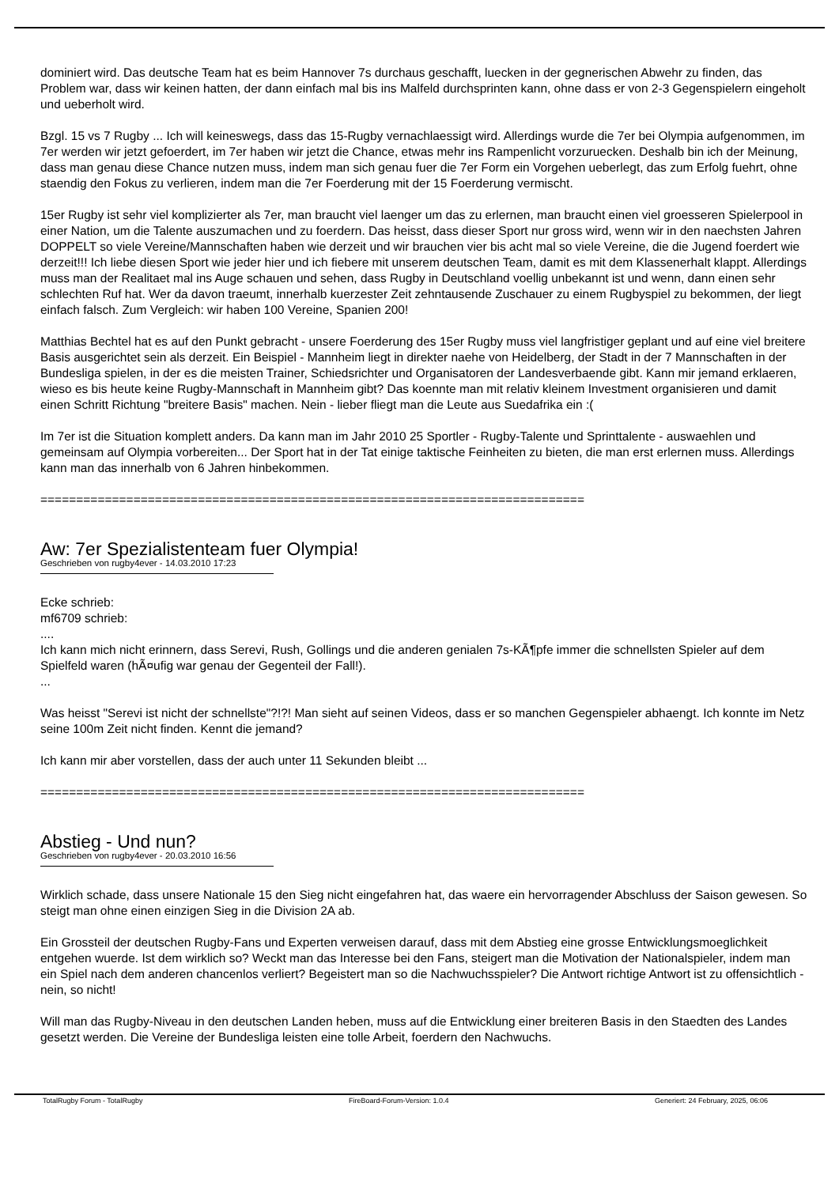dominiert wird. Das deutsche Team hat es beim Hannover 7s durchaus geschafft, luecken in der gegnerischen Abwehr zu finden, das Problem war, dass wir keinen hatten, der dann einfach mal bis ins Malfeld durchsprinten kann, ohne dass er von 2-3 Gegenspielern eingeholt und ueberholt wird.
Bzgl. 15 vs 7 Rugby ... Ich will keineswegs, dass das 15-Rugby vernachlaessigt wird. Allerdings wurde die 7er bei Olympia aufgenommen, im 7er werden wir jetzt gefoerdert, im 7er haben wir jetzt die Chance, etwas mehr ins Rampenlicht vorzuruecken. Deshalb bin ich der Meinung, dass man genau diese Chance nutzen muss, indem man sich genau fuer die 7er Form ein Vorgehen ueberlegt, das zum Erfolg fuehrt, ohne staendig den Fokus zu verlieren, indem man die 7er Foerderung mit der 15 Foerderung vermischt.
15er Rugby ist sehr viel komplizierter als 7er, man braucht viel laenger um das zu erlernen, man braucht einen viel groesseren Spielerpool in einer Nation, um die Talente auszumachen und zu foerdern. Das heisst, dass dieser Sport nur gross wird, wenn wir in den naechsten Jahren DOPPELT so viele Vereine/Mannschaften haben wie derzeit und wir brauchen vier bis acht mal so viele Vereine, die die Jugend foerdert wie derzeit!!! Ich liebe diesen Sport wie jeder hier und ich fiebere mit unserem deutschen Team, damit es mit dem Klassenerhalt klappt. Allerdings muss man der Realitaet mal ins Auge schauen und sehen, dass Rugby in Deutschland voellig unbekannt ist und wenn, dann einen sehr schlechten Ruf hat. Wer da davon traeumt, innerhalb kuerzester Zeit zehntausende Zuschauer zu einem Rugbyspiel zu bekommen, der liegt einfach falsch. Zum Vergleich: wir haben 100 Vereine, Spanien 200!
Matthias Bechtel hat es auf den Punkt gebracht - unsere Foerderung des 15er Rugby muss viel langfristiger geplant und auf eine viel breitere Basis ausgerichtet sein als derzeit. Ein Beispiel - Mannheim liegt in direkter naehe von Heidelberg, der Stadt in der 7 Mannschaften in der Bundesliga spielen, in der es die meisten Trainer, Schiedsrichter und Organisatoren der Landesverbaende gibt. Kann mir jemand erklaeren, wieso es bis heute keine Rugby-Mannschaft in Mannheim gibt? Das koennte man mit relativ kleinem Investment organisieren und damit einen Schritt Richtung "breitere Basis" machen. Nein - lieber fliegt man die Leute aus Suedafrika ein :(
Im 7er ist die Situation komplett anders. Da kann man im Jahr 2010 25 Sportler - Rugby-Talente und Sprinttalente - auswaehlen und gemeinsam auf Olympia vorbereiten... Der Sport hat in der Tat einige taktische Feinheiten zu bieten, die man erst erlernen muss. Allerdings kann man das innerhalb von 6 Jahren hinbekommen.
============================================================================
Aw: 7er Spezialistenteam fuer Olympia!
Geschrieben von rugby4ever - 14.03.2010 17:23
Ecke schrieb:
mf6709 schrieb:
....
Ich kann mich nicht erinnern, dass Serevi, Rush, Gollings und die anderen genialen 7s-KÃ¶pfe immer die schnellsten Spieler auf dem Spielfeld waren (hÃ¤ufig war genau der Gegenteil der Fall!).
...
Was heisst "Serevi ist nicht der schnellste"?!?! Man sieht auf seinen Videos, dass er so manchen Gegenspieler abhaengt. Ich konnte im Netz seine 100m Zeit nicht finden. Kennt die jemand?
Ich kann mir aber vorstellen, dass der auch unter 11 Sekunden bleibt ...
============================================================================
Abstieg - Und nun?
Geschrieben von rugby4ever - 20.03.2010 16:56
Wirklich schade, dass unsere Nationale 15 den Sieg nicht eingefahren hat, das waere ein hervorragender Abschluss der Saison gewesen. So steigt man ohne einen einzigen Sieg in die Division 2A ab.
Ein Grossteil der deutschen Rugby-Fans und Experten verweisen darauf, dass mit dem Abstieg eine grosse Entwicklungsmoeglichkeit entgehen wuerde. Ist dem wirklich so? Weckt man das Interesse bei den Fans, steigert man die Motivation der Nationalspieler, indem man ein Spiel nach dem anderen chancenlos verliert? Begeistert man so die Nachwuchsspieler? Die Antwort richtige Antwort ist zu offensichtlich - nein, so nicht!
Will man das Rugby-Niveau in den deutschen Landen heben, muss auf die Entwicklung einer breiteren Basis in den Staedten des Landes gesetzt werden. Die Vereine der Bundesliga leisten eine tolle Arbeit, foerdern den Nachwuchs.
TotalRugby Forum - TotalRugby FireBoard-Forum-Version: 1.0.4 Generiert: 24 February, 2025, 06:06